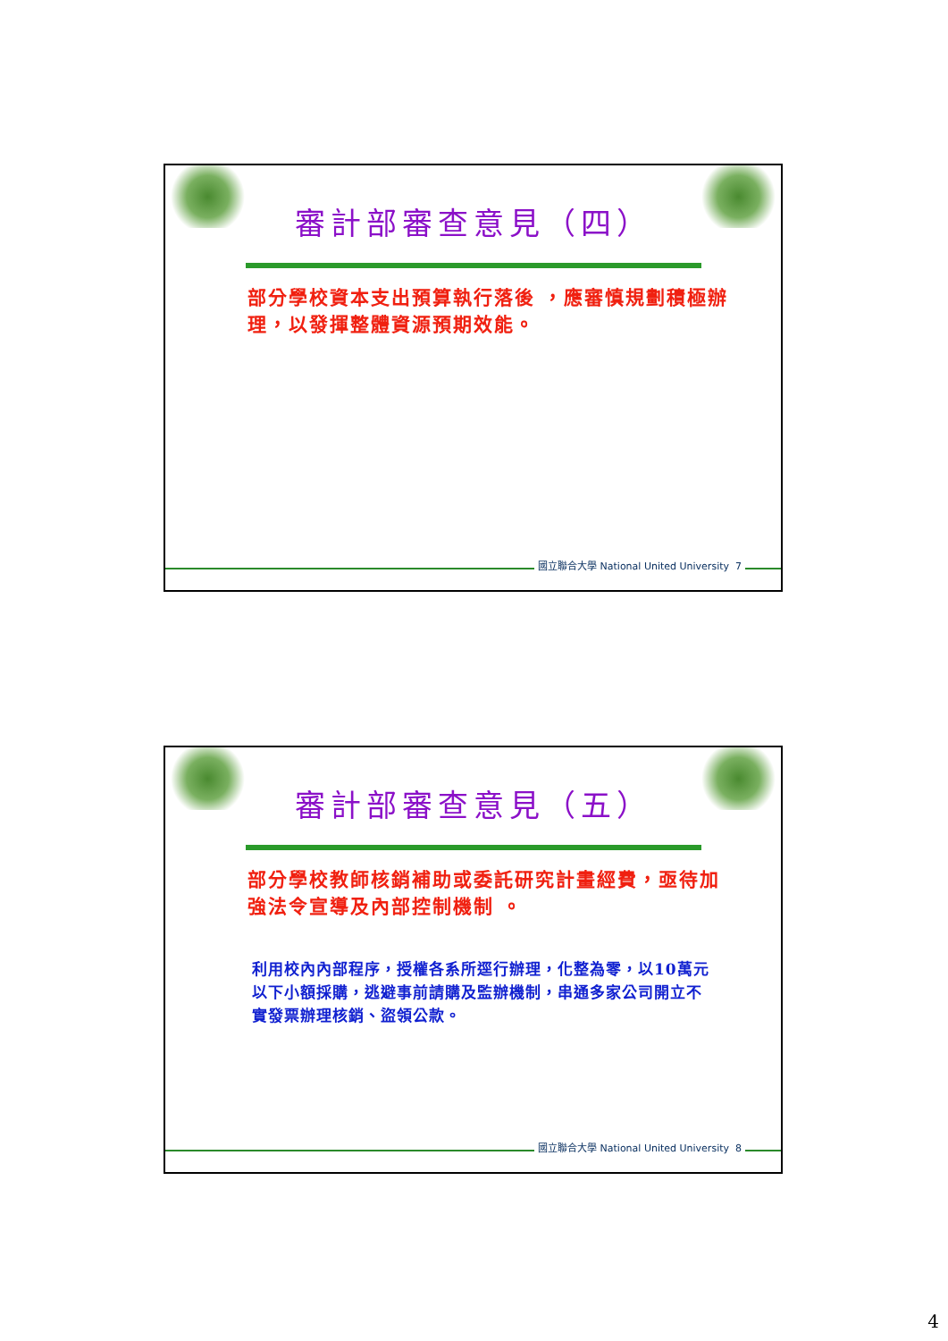審計部審查意見（四）
部分學校資本支出預算執行落後 ，應審慎規劃積極辦理，以發揮整體資源預期效能。
國立聯合大學 National United University 7
審計部審查意見（五）
部分學校教師核銷補助或委託研究計畫經費，亟待加強法令宣導及內部控制機制 。
利用校內內部程序，授權各系所逕行辦理，化整為零，以10萬元以下小額採購，逃避事前請購及監辦機制，串通多家公司開立不實發票辦理核銷、盜領公款。
國立聯合大學 National United University 8
4